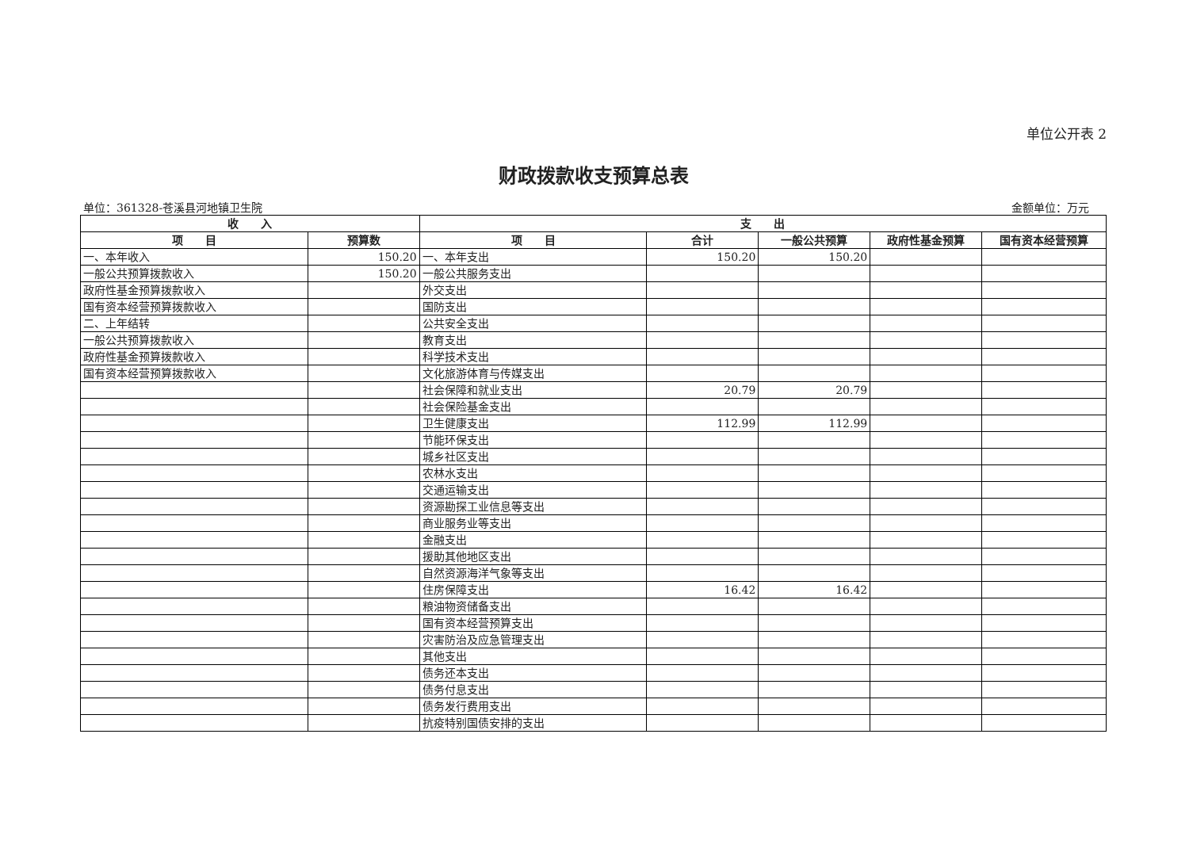单位公开表 2
财政拨款收支预算总表
单位：361328-苍溪县河地镇卫生院 金额单位：万元
| 收 入 | | 支 出 | | | | |
| --- | --- | --- | --- | --- | --- | --- |
| 项 目 | 预算数 | 项 目 | 合计 | 一般公共预算 | 政府性基金预算 | 国有资本经营预算 |
| 一、本年收入 | 150.20 | 一、本年支出 | 150.20 | 150.20 | | |
| 一般公共预算拨款收入 | 150.20 | 一般公共服务支出 | | | | |
| 政府性基金预算拨款收入 | | 外交支出 | | | | |
| 国有资本经营预算拨款收入 | | 国防支出 | | | | |
| 二、上年结转 | | 公共安全支出 | | | | |
| 一般公共预算拨款收入 | | 教育支出 | | | | |
| 政府性基金预算拨款收入 | | 科学技术支出 | | | | |
| 国有资本经营预算拨款收入 | | 文化旅游体育与传媒支出 | | | | |
| | | 社会保障和就业支出 | 20.79 | 20.79 | | |
| | | 社会保险基金支出 | | | | |
| | | 卫生健康支出 | 112.99 | 112.99 | | |
| | | 节能环保支出 | | | | |
| | | 城乡社区支出 | | | | |
| | | 农林水支出 | | | | |
| | | 交通运输支出 | | | | |
| | | 资源勘探工业信息等支出 | | | | |
| | | 商业服务业等支出 | | | | |
| | | 金融支出 | | | | |
| | | 援助其他地区支出 | | | | |
| | | 自然资源海洋气象等支出 | | | | |
| | | 住房保障支出 | 16.42 | 16.42 | | |
| | | 粮油物资储备支出 | | | | |
| | | 国有资本经营预算支出 | | | | |
| | | 灾害防治及应急管理支出 | | | | |
| | | 其他支出 | | | | |
| | | 债务还本支出 | | | | |
| | | 债务付息支出 | | | | |
| | | 债务发行费用支出 | | | | |
| | | 抗疫特别国债安排的支出 | | | | |